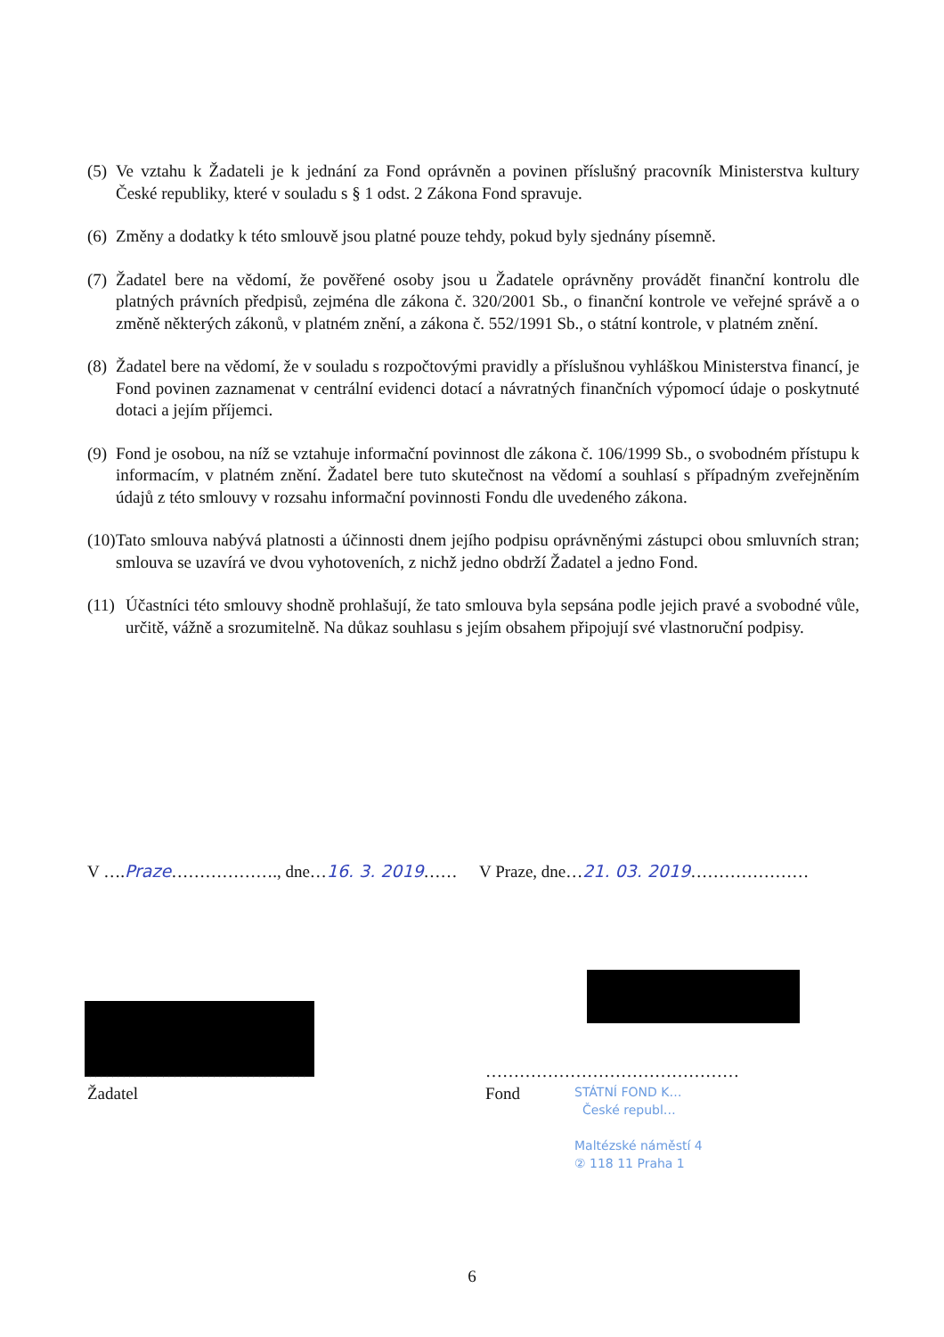(5) Ve vztahu k Žadateli je k jednání za Fond oprávněn a povinen příslušný pracovník Ministerstva kultury České republiky, které v souladu s § 1 odst. 2 Zákona Fond spravuje.
(6) Změny a dodatky k této smlouvě jsou platné pouze tehdy, pokud byly sjednány písemně.
(7) Žadatel bere na vědomí, že pověřené osoby jsou u Žadatele oprávněny provádět finanční kontrolu dle platných právních předpisů, zejména dle zákona č. 320/2001 Sb., o finanční kontrole ve veřejné správě a o změně některých zákonů, v platném znění, a zákona č. 552/1991 Sb., o státní kontrole, v platném znění.
(8) Žadatel bere na vědomí, že v souladu s rozpočtovými pravidly a příslušnou vyhláškou Ministerstva financí, je Fond povinen zaznamenat v centrální evidenci dotací a návratných finančních výpomocí údaje o poskytnuté dotaci a jejím příjemci.
(9) Fond je osobou, na níž se vztahuje informační povinnost dle zákona č. 106/1999 Sb., o svobodném přístupu k informacím, v platném znění. Žadatel bere tuto skutečnost na vědomí a souhlasí s případným zveřejněním údajů z této smlouvy v rozsahu informační povinnosti Fondu dle uvedeného zákona.
(10) Tato smlouva nabývá platnosti a účinnosti dnem jejího podpisu oprávněnými zástupci obou smluvních stran; smlouva se uzavírá ve dvou vyhotoveních, z nichž jedno obdrží Žadatel a jedno Fond.
(11) Účastníci této smlouvy shodně prohlašují, že tato smlouva byla sepsána podle jejich pravé a svobodné vůle, určitě, vážně a srozumitelně. Na důkaz souhlasu s jejím obsahem připojují své vlastnoruční podpisy.
V ….Praze………………., dne…16. 3. 2019…… V Praze, dne…21. 03. 2019…………………
…………………………………
Žadatel
………………………………………
Fond
STÁTNÍ FOND K…
České republ…
Maltézské náměstí 4
② 118 11 Praha 1
6